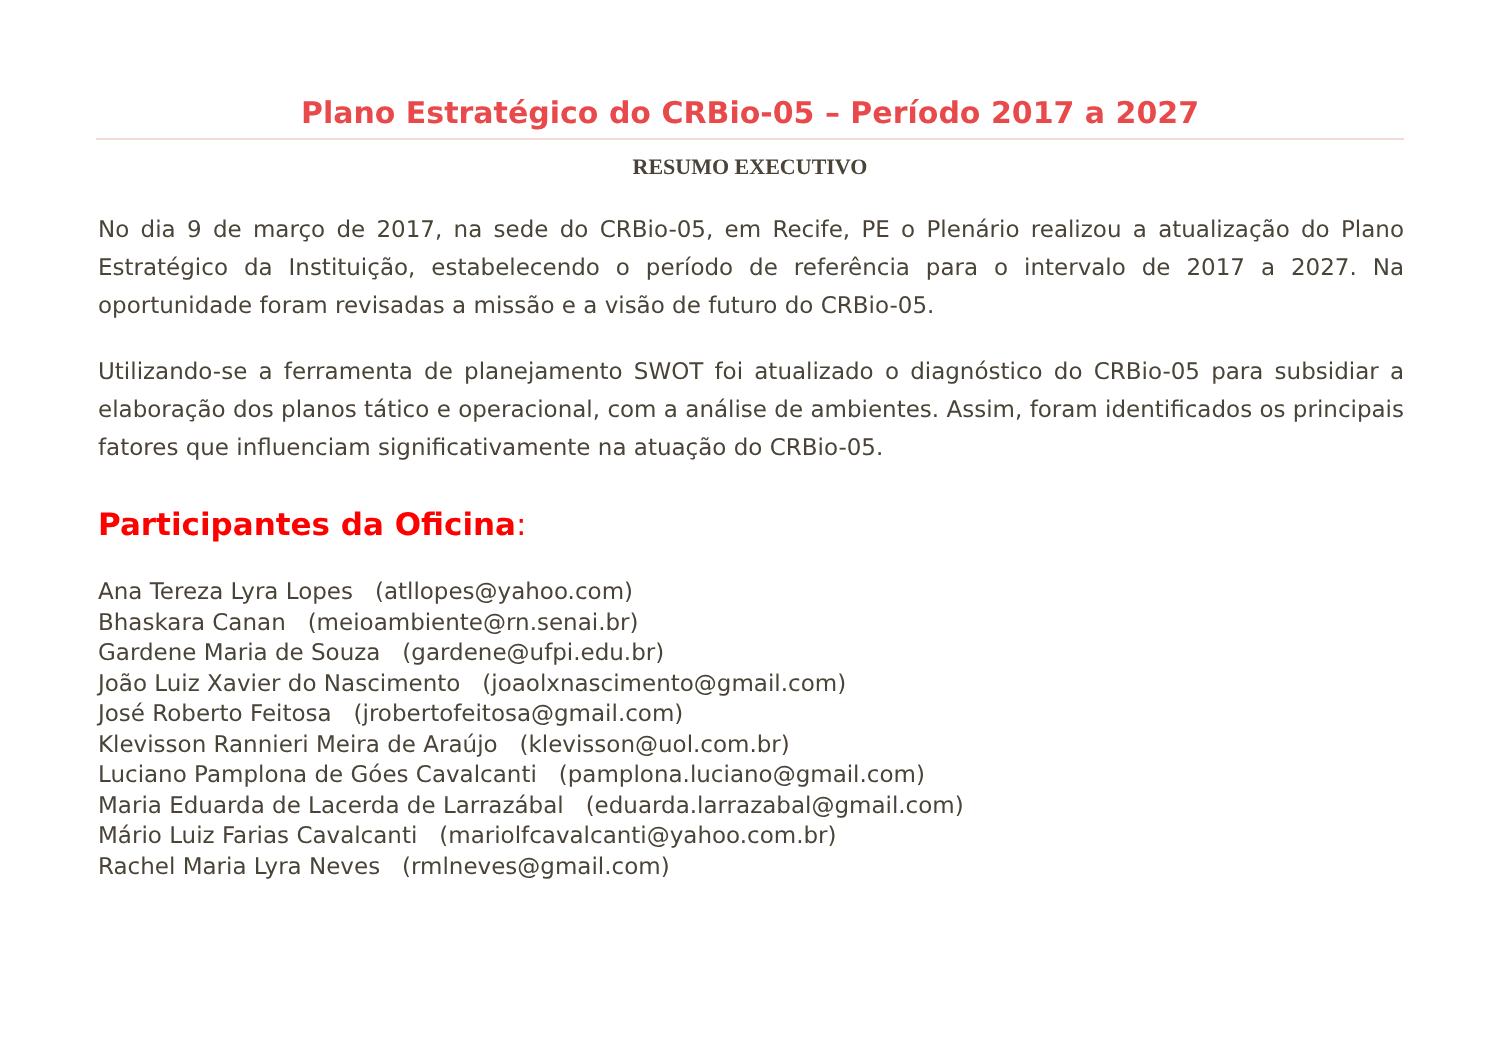Plano Estratégico do CRBio-05 – Período 2017 a 2027
RESUMO EXECUTIVO
No dia 9 de março de 2017, na sede do CRBio-05, em Recife, PE o Plenário realizou a atualização do Plano Estratégico da Instituição, estabelecendo o período de referência para o intervalo de 2017 a 2027. Na oportunidade foram revisadas a missão e a visão de futuro do CRBio-05.
Utilizando-se a ferramenta de planejamento SWOT foi atualizado o diagnóstico do CRBio-05 para subsidiar a elaboração dos planos tático e operacional, com a análise de ambientes. Assim, foram identificados os principais fatores que influenciam significativamente na atuação do CRBio-05.
Participantes da Oficina:
Ana Tereza Lyra Lopes (atllopes@yahoo.com)
Bhaskara Canan (meioambiente@rn.senai.br)
Gardene Maria de Souza (gardene@ufpi.edu.br)
João Luiz Xavier do Nascimento (joaolxnascimento@gmail.com)
José Roberto Feitosa (jrobertofeitosa@gmail.com)
Klevisson Rannieri Meira de Araújo (klevisson@uol.com.br)
Luciano Pamplona de Góes Cavalcanti (pamplona.luciano@gmail.com)
Maria Eduarda de Lacerda de Larrazábal (eduarda.larrazabal@gmail.com)
Mário Luiz Farias Cavalcanti (mariolfcavalcanti@yahoo.com.br)
Rachel Maria Lyra Neves (rmlneves@gmail.com)